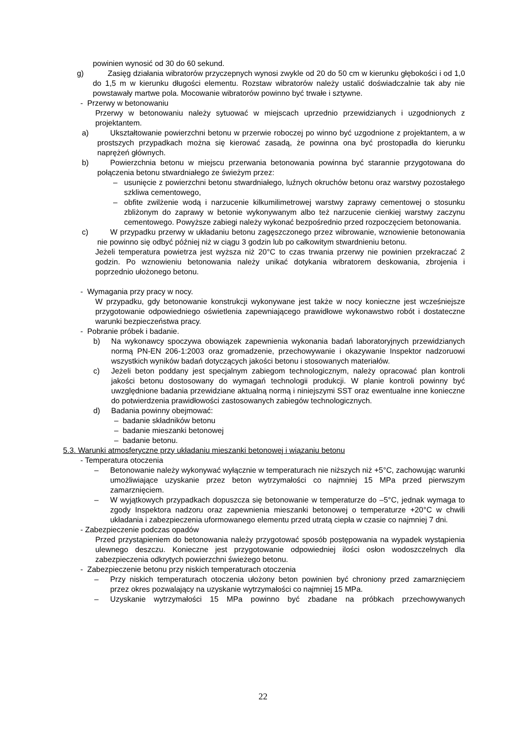powinien wynosić od 30 do 60 sekund.
g) Zasięg działania wibratorów przyczepnych wynosi zwykle od 20 do 50 cm w kierunku głębokości i od 1,0 do 1,5 m w kierunku długości elementu. Rozstaw wibratorów należy ustalić doświadczalnie tak aby nie powstawały martwe pola. Mocowanie wibratorów powinno być trwałe i sztywne.
- Przerwy w betonowaniu
Przerwy w betonowaniu należy sytuować w miejscach uprzednio przewidzianych i uzgodnionych z projektantem.
a) Ukształtowanie powierzchni betonu w przerwie roboczej po winno być uzgodnione z projektantem, a w prostszych przypadkach można się kierować zasadą, że powinna ona być prostopadła do kierunku naprężeń głównych.
b) Powierzchnia betonu w miejscu przerwania betonowania powinna być starannie przygotowana do połączenia betonu stwardniałego ze świeżym przez:
– usunięcie z powierzchni betonu stwardniałego, luźnych okruchów betonu oraz warstwy pozostałego szkliwa cementowego,
– obfite zwilżenie wodą i narzucenie kilkumilimetrowej warstwy zaprawy cementowej o stosunku zbliżonym do zaprawy w betonie wykonywanym albo też narzucenie cienkiej warstwy zaczynu cementowego. Powyższe zabiegi należy wykonać bezpośrednio przed rozpoczęciem betonowania.
c) W przypadku przerwy w układaniu betonu zagęszczonego przez wibrowanie, wznowienie betonowania nie powinno się odbyć później niż w ciągu 3 godzin lub po całkowitym stwardnieniu betonu.
Jeżeli temperatura powietrza jest wyższa niż 20°C to czas trwania przerwy nie powinien przekraczać 2 godzin. Po wznowieniu betonowania należy unikać dotykania wibratorem deskowania, zbrojenia i poprzednio ułożonego betonu.
- Wymagania przy pracy w nocy.
W przypadku, gdy betonowanie konstrukcji wykonywane jest także w nocy konieczne jest wcześniejsze przygotowanie odpowiedniego oświetlenia zapewniającego prawidłowe wykonawstwo robót i dostateczne warunki bezpieczeństwa pracy.
- Pobranie próbek i badanie.
b) Na wykonawcy spoczywa obowiązek zapewnienia wykonania badań laboratoryjnych przewidzianych normą PN-EN 206-1:2003 oraz gromadzenie, przechowywanie i okazywanie Inspektor nadzoruowi wszystkich wyników badań dotyczących jakości betonu i stosowanych materiałów.
c) Jeżeli beton poddany jest specjalnym zabiegom technologicznym, należy opracować plan kontroli jakości betonu dostosowany do wymagań technologii produkcji. W planie kontroli powinny być uwzględnione badania przewidziane aktualną normą i niniejszymi SST oraz ewentualne inne konieczne do potwierdzenia prawidłowości zastosowanych zabiegów technologicznych.
d) Badania powinny obejmować:
– badanie składników betonu
– badanie mieszanki betonowej
– badanie betonu.
5.3. Warunki atmosferyczne przy układaniu mieszanki betonowej i wiązaniu betonu
- Temperatura otoczenia
– Betonowanie należy wykonywać wyłącznie w temperaturach nie niższych niż +5°C, zachowując warunki umożliwiające uzyskanie przez beton wytrzymałości co najmniej 15 MPa przed pierwszym zamarznięciem.
– W wyjątkowych przypadkach dopuszcza się betonowanie w temperaturze do –5°C, jednak wymaga to zgody Inspektora nadzoru oraz zapewnienia mieszanki betonowej o temperaturze +20°C w chwili układania i zabezpieczenia uformowanego elementu przed utratą ciepła w czasie co najmniej 7 dni.
- Zabezpieczenie podczas opadów
Przed przystąpieniem do betonowania należy przygotować sposób postępowania na wypadek wystąpienia ulewnego deszczu. Konieczne jest przygotowanie odpowiedniej ilości osłon wodoszczelnych dla zabezpieczenia odkrytych powierzchni świeżego betonu.
- Zabezpieczenie betonu przy niskich temperaturach otoczenia
– Przy niskich temperaturach otoczenia ułożony beton powinien być chroniony przed zamarznięciem przez okres pozwalający na uzyskanie wytrzymałości co najmniej 15 MPa.
– Uzyskanie wytrzymałości 15 MPa powinno być zbadane na próbkach przechowywanych
22